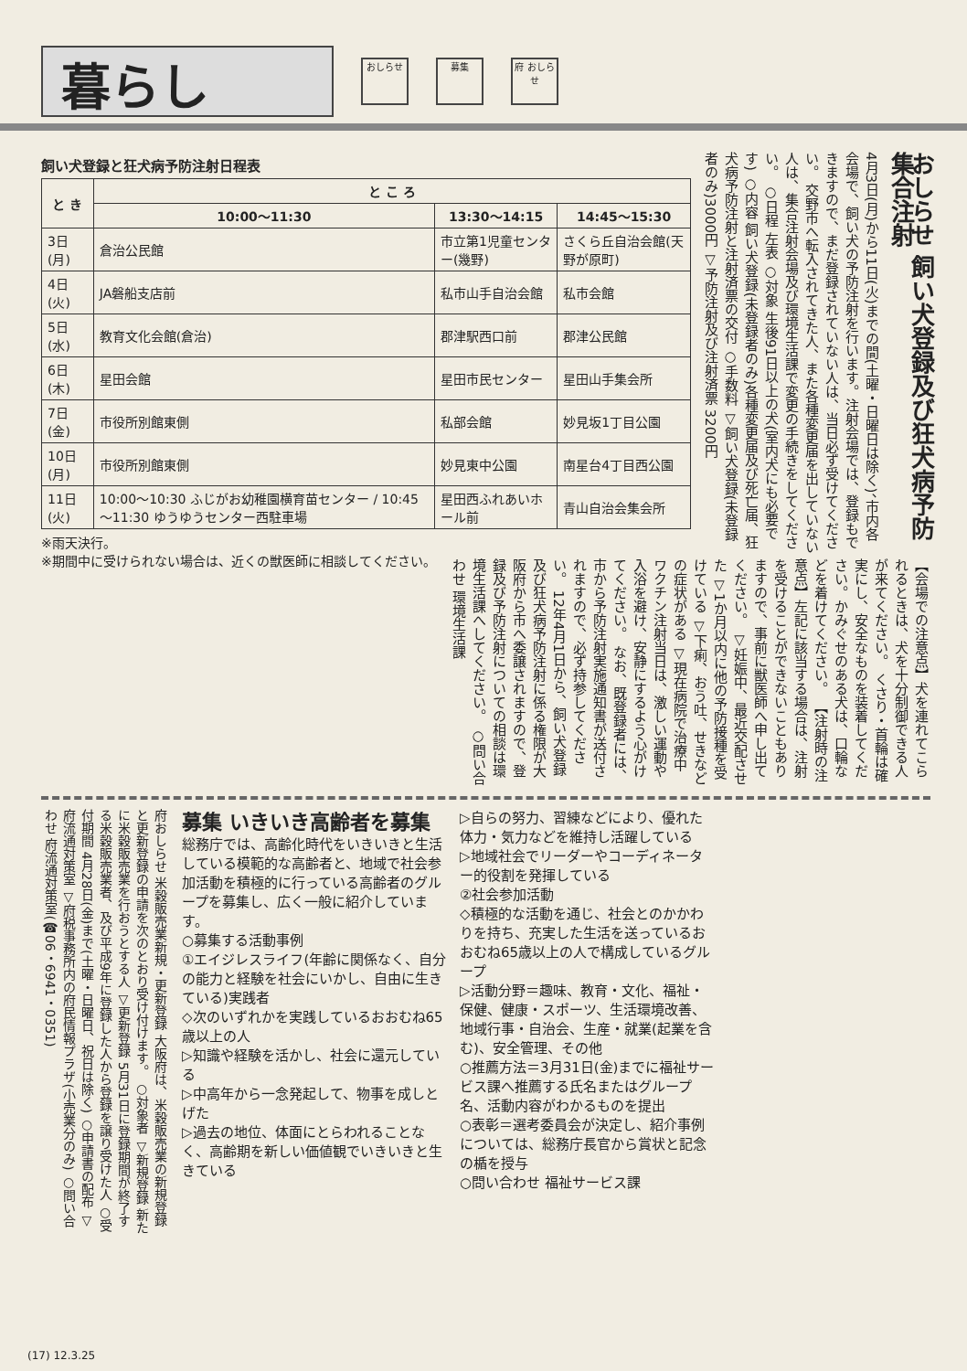暮らし
おしらせ 募集
府 おしらせ
おしらせ 飼い犬登録及び狂犬病予防集合注射
4月3日(月)から11日(火)までの間(土曜・日曜日は除く)、市内各会場で、飼い犬の予防注射を行います。注射会場では、登録もできますので、まだ登録されていない人は、当日必ず受けてください。 交野市へ転入されてきた人、また各種変更届を出していない人は、集合注射会場及び環境生活課で変更の手続きをしてください。 ○日程 左表 ○対象 生後91日以上の犬(室内犬にも必要です) ○内容 飼い犬登録(未登録者のみ)各種変更届及び死亡届、狂犬病予防注射と注射済票の交付 ○手数料 ▽飼い犬登録(未登録者のみ)3000円 ▽予防注射及び注射済票 3200円
飼い犬登録と狂犬病予防注射日程表
| と き | と こ ろ | | |
| --- | --- | --- | --- |
| | 10:00～11:30 | 13:30～14:15 | 14:45～15:30 |
| 3日(月) | 倉治公民館 | 市立第1児童センター(幾野) | さくら丘自治会館(天野が原町) |
| 4日(火) | JA磐船支店前 | 私市山手自治会館 | 私市会館 |
| 5日(水) | 教育文化会館(倉治) | 郡津駅西口前 | 郡津公民館 |
| 6日(木) | 星田会館 | 星田市民センター | 星田山手集会所 |
| 7日(金) | 市役所別館東側 | 私部会館 | 妙見坂1丁目公園 |
| 10日(月) | 市役所別館東側 | 妙見東中公園 | 南星台4丁目西公園 |
| 11日(火) | 10:00～10:30 ふじがお幼稚園横育苗センター / 10:45～11:30 ゆうゆうセンター西駐車場 | 星田西ふれあいホール前 | 青山自治会集会所 |
※雨天決行。
※期間中に受けられない場合は、近くの獣医師に相談してください。
【会場での注意点】犬を連れてこられるときは、犬を十分制御できる人が来てください。 くさり・首輪は確実にし、安全なものを装着してください。かみぐせのある犬は、口輪などを着けてください。 【注射時の注意点】左記に該当する場合は、注射を受けることができないこともありますので、事前に獣医師へ申し出てください。 ▽妊娠中、最近交配させた ▽1か月以内に他の予防接種を受けている ▽下痢、おう吐、せきなどの症状がある ▽現在病院で治療中 ワクチン注射当日は、激しい運動や入浴を避け、安静にするよう心がけてください。 なお、既登録者には、市から予防注射実施通知書が送付されますので、必ず持参してください。 12年4月1日から、飼い犬登録及び狂犬病予防注射に係る権限が大阪府から市へ委譲されますので、登録及び予防注射についての相談は環境生活課へしてください。 ○問い合わせ 環境生活課
府おしらせ 米穀販売業新規・更新登録 大阪府は、米穀販売業の新規登録と更新登録の申請を次のとおり受け付けます。 ○対象者 ▽新規登録 新たに米穀販売業を行おうとする人 ▽更新登録 5月31日に登録期間が終了する米穀販売業者、及び平成9年に登録した人から登録を譲り受けた人 ○受付期間 4月28日(金)まで(土曜・日曜日、祝日は除く) ○申請書の配布 ▽府流通対策室 ▽府税事務所内の府民情報プラザ(小売業分のみ) ○問い合わせ 府流通対策室(☎06・6941・0351)
募集 いきいき高齢者を募集
総務庁では、高齢化時代をいきいきと生活している模範的な高齢者と、地域で社会参加活動を積極的に行っている高齢者のグループを募集し、広く一般に紹介しています。
○募集する活動事例
①エイジレスライフ(年齢に関係なく、自分の能力と経験を社会にいかし、自由に生きている)実践者
◇次のいずれかを実践しているおおむね65歳以上の人
▷知識や経験を活かし、社会に還元している
▷中高年から一念発起して、物事を成しとげた
▷過去の地位、体面にとらわれることなく、高齢期を新しい価値観でいきいきと生きている
▷自らの努力、習練などにより、優れた体力・気力などを維持し活躍している
▷地域社会でリーダーやコーディネーター的役割を発揮している
②社会参加活動
◇積極的な活動を通じ、社会とのかかわりを持ち、充実した生活を送っているおおむね65歳以上の人で構成しているグループ
▷活動分野＝趣味、教育・文化、福祉・保健、健康・スポーツ、生活環境改善、地域行事・自治会、生産・就業(起業を含む)、安全管理、その他
○推薦方法＝3月31日(金)までに福祉サービス課へ推薦する氏名またはグループ名、活動内容がわかるものを提出
○表彰＝選考委員会が決定し、紹介事例については、総務庁長官から賞状と記念の楯を授与
○問い合わせ 福祉サービス課
(17) 12.3.25